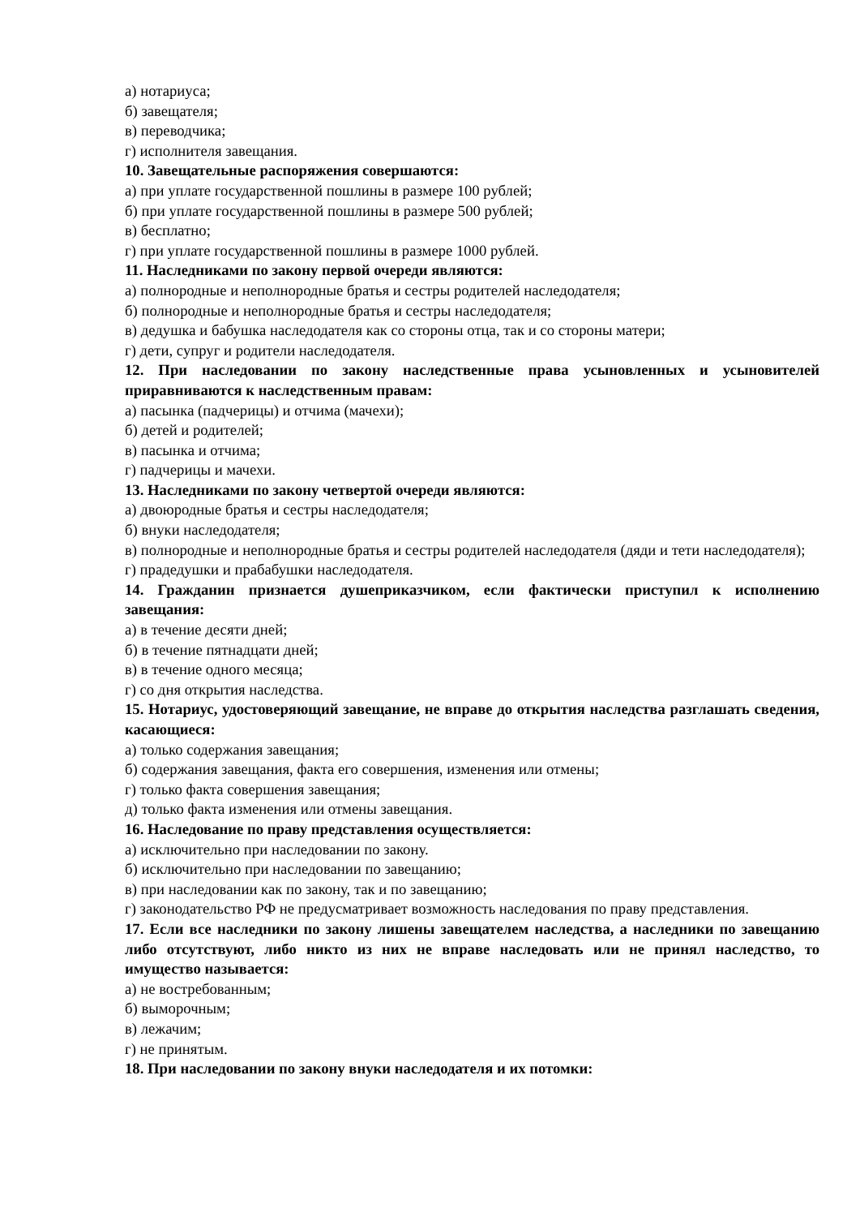а) нотариуса;
б) завещателя;
в) переводчика;
г) исполнителя завещания.
10. Завещательные распоряжения совершаются:
а) при уплате государственной пошлины в размере 100 рублей;
б) при уплате государственной пошлины в размере 500 рублей;
в) бесплатно;
г) при уплате государственной пошлины в размере 1000 рублей.
11. Наследниками по закону первой очереди являются:
а) полнородные и неполнородные братья и сестры родителей наследодателя;
б) полнородные и неполнородные братья и сестры наследодателя;
в) дедушка и бабушка наследодателя как со стороны отца, так и со стороны матери;
г) дети, супруг и родители наследодателя.
12. При наследовании по закону наследственные права усыновленных и усыновителей приравниваются к наследственным правам:
а) пасынка (падчерицы) и отчима (мачехи);
б) детей и родителей;
в) пасынка и отчима;
г) падчерицы и мачехи.
13. Наследниками по закону четвертой очереди являются:
а) двоюродные братья и сестры наследодателя;
б) внуки наследодателя;
в) полнородные и неполнородные братья и сестры родителей наследодателя (дяди и тети наследодателя);
г) прадедушки и прабабушки наследодателя.
14. Гражданин признается душеприказчиком, если фактически приступил к исполнению завещания:
а) в течение десяти дней;
б) в течение пятнадцати дней;
в) в течение одного месяца;
г) со дня открытия наследства.
15. Нотариус, удостоверяющий завещание, не вправе до открытия наследства разглашать сведения, касающиеся:
а) только содержания завещания;
б) содержания завещания, факта его совершения, изменения или отмены;
г) только факта совершения завещания;
д) только факта изменения или отмены завещания.
16. Наследование по праву представления осуществляется:
а) исключительно при наследовании по закону.
б) исключительно при наследовании по завещанию;
в) при наследовании как по закону, так и по завещанию;
г) законодательство РФ не предусматривает возможность наследования по праву представления.
17. Если все наследники по закону лишены завещателем наследства, а наследники по завещанию либо отсутствуют, либо никто из них не вправе наследовать или не принял наследство, то имущество называется:
а) не востребованным;
б) выморочным;
в) лежачим;
г) не принятым.
18. При наследовании по закону внуки наследодателя и их потомки: